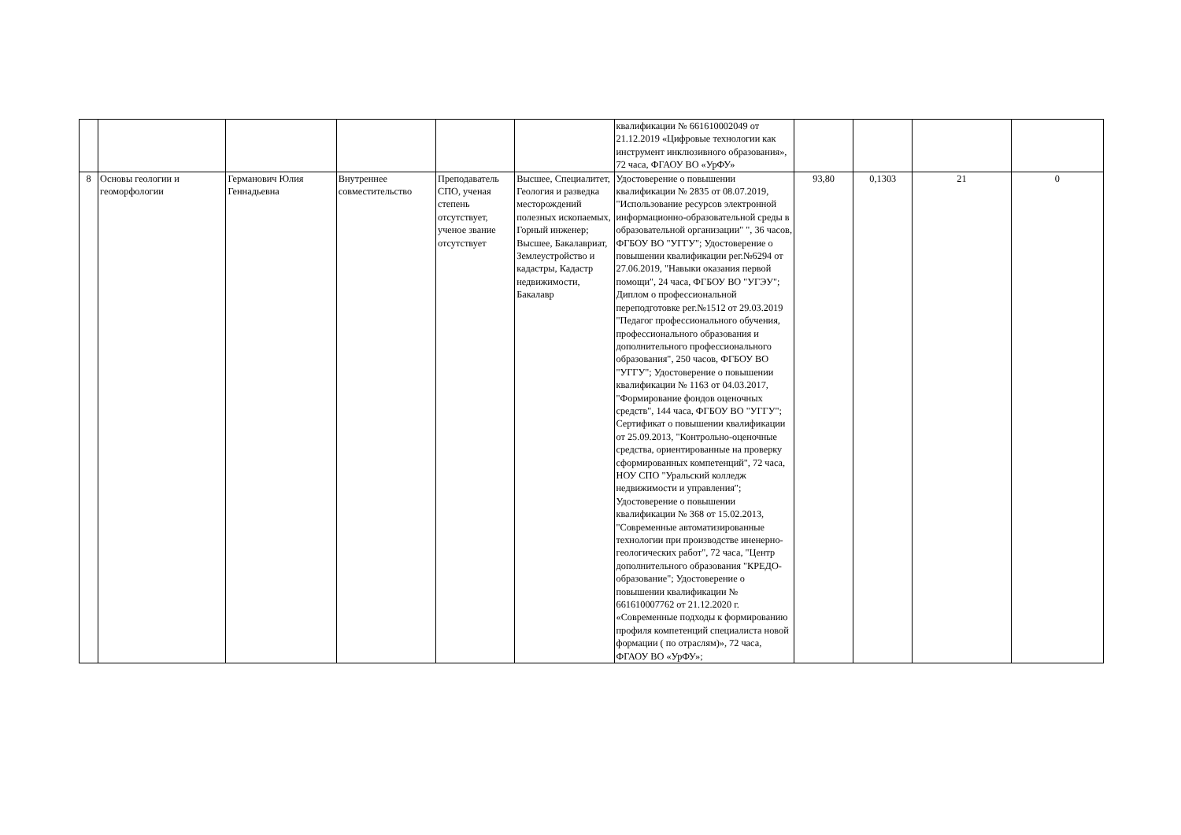| | | | | | | квалификации № 661610002049 от 21.12.2019 «Цифровые технологии как инструмент инклюзивного образования», 72 часа, ФГАОУ ВО «УрФУ» | | | | |
| 8 | Основы геологии и геоморфологии | Германович Юлия Геннадьевна | Внутреннее совместительство | Преподаватель СПО, ученая степень отсутствует, ученое звание отсутствует | Высшее, Специалитет, Геология и разведка месторождений полезных ископаемых, Горный инженер; Высшее, Бакалавриат, Землеустройство и кадастры, Кадастр недвижимости, Бакалавр | Удостоверение о повышении квалификации № 2835 от 08.07.2019, "Использование ресурсов электронной информационно-образовательной среды в образовательной организации" ", 36 часов, ФГБОУ ВО "УГГУ"; Удостоверение о повышении квалификации рег.№6294 от 27.06.2019, "Навыки оказания первой помощи", 24 часа, ФГБОУ ВО "УГЭУ"; Диплом о профессиональной переподготовке рег.№1512 от 29.03.2019 "Педагог профессионального обучения, профессионального образования и дополнительного профессионального образования", 250 часов, ФГБОУ ВО "УГГУ"; Удостоверение о повышении квалификации № 1163 от 04.03.2017, "Формирование фондов оценочных средств", 144 часа, ФГБОУ ВО "УГГУ"; Сертификат о повышении квалификации от 25.09.2013, "Контрольно-оценочные средства, ориентированные на проверку сформированных компетенций", 72 часа, НОУ СПО "Уральский колледж недвижимости и управления"; Удостоверение о повышении квалификации № 368 от 15.02.2013, "Современные автоматизированные технологии при производстве иненерно-геологических работ", 72 часа, "Центр дополнительного образования "КРЕДО-образование"; Удостоверение о повышении квалификации № 661610007762 от 21.12.2020 г. «Современные подходы к формированию профиля компетенций специалиста новой формации ( по отраслям)», 72 часа, ФГАОУ ВО «УрФУ»; | 93,80 | 0,1303 | 21 | 0 |